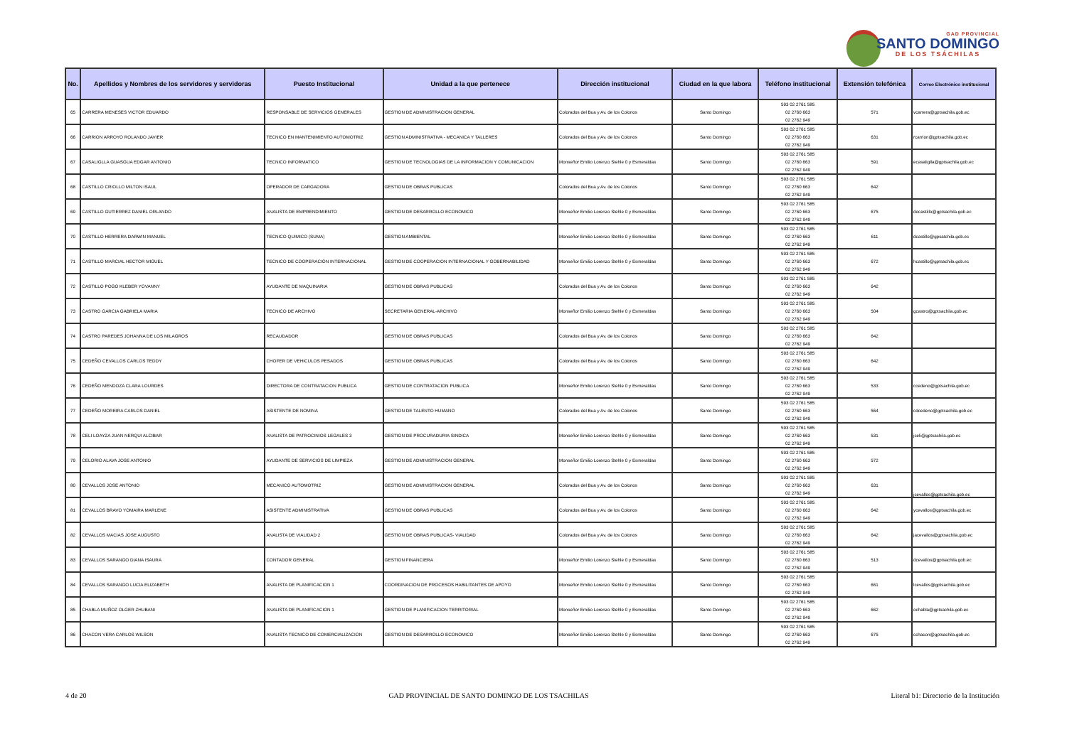GAD PROVINCIAL
SANTO DOMINGO
DE LOS TSÁCHILAS
| No. | Apellidos y Nombres de los servidores y servidoras | Puesto Institucional | Unidad a la que pertenece | Dirección institucional | Ciudad en la que labora | Teléfono institucional | Extensión telefónica | Correo Electrónico institucional |
| --- | --- | --- | --- | --- | --- | --- | --- | --- |
| 65 | CARRERA MENESES VICTOR EDUARDO | RESPONSABLE DE SERVICIOS GENERALES | GESTION DE ADMINISTRACION GENERAL | Colorados del Bua y Av. de los Colonos | Santo Domingo | 593 02 2761 585 02 2760 663 02 2762 949 | 571 | vcarrera@gptsachila.gob.ec |
| 66 | CARRION ARROYO ROLANDO JAVIER | TECNICO EN MANTENIMIENTO AUTOMOTRIZ | GESTION ADMINISTRATIVA - MECANICA Y TALLERES | Colorados del Bua y Av. de los Colonos | Santo Domingo | 593 02 2761 585 02 2760 663 02 2762 949 | 631 | rcarrion@gptsachila.gob.ec |
| 67 | CASALIGLLA GUASGUA EDGAR ANTONIO | TECNICO INFORMATICO | GESTION DE TECNOLOGIAS DE LA INFORMACION Y COMUNICACION | Monseñor Emilio Lorenzo Stehle 0 y Esmeraldas | Santo Domingo | 593 02 2761 585 02 2760 663 02 2762 949 | 591 | ecasaliglla@gptsachila.gob.ec |
| 68 | CASTILLO CRIOLLO MILTON ISAUL | OPERADOR DE CARGADORA | GESTION DE OBRAS PUBLICAS | Colorados del Bua y Av. de los Colonos | Santo Domingo | 593 02 2761 585 02 2760 663 02 2762 949 | 642 | |
| 69 | CASTILLO GUTIERREZ DANIEL ORLANDO | ANALISTA DE EMPRENDIMIENTO | GESTION DE DESARROLLO ECONOMICO | Monseñor Emilio Lorenzo Stehle 0 y Esmeraldas | Santo Domingo | 593 02 2761 585 02 2760 663 02 2762 949 | 675 | docastillo@gptsachila.gob.ec |
| 70 | CASTILLO HERRERA DARWIN MANUEL | TECNICO QUIMICO (SUMA) | GESTION AMBIENTAL | Monseñor Emilio Lorenzo Stehle 0 y Esmeraldas | Santo Domingo | 593 02 2761 585 02 2760 663 02 2762 949 | 611 | dcastillo@gpsatchila.gob.ec |
| 71 | CASTILLO MARCIAL HECTOR MIGUEL | TECNICO DE COOPERACIÓN INTERNACIONAL | GESTION DE COOPERACION INTERNACIONAL Y GOBERNABILIDAD | Monseñor Emilio Lorenzo Stehle 0 y Esmeraldas | Santo Domingo | 593 02 2761 585 02 2760 663 02 2762 949 | 672 | hcastillo@gptsachila.gob.ec |
| 72 | CASTILLO POGO KLEBER YOVANNY | AYUDANTE DE MAQUINARIA | GESTION DE OBRAS PUBLICAS | Colorados del Bua y Av. de los Colonos | Santo Domingo | 593 02 2761 585 02 2760 663 02 2762 949 | 642 | |
| 73 | CASTRO GARCIA GABRIELA MARIA | TECNICO DE ARCHIVO | SECRETARIA GENERAL-ARCHIVO | Monseñor Emilio Lorenzo Stehle 0 y Esmeraldas | Santo Domingo | 593 02 2761 585 02 2760 663 02 2762 949 | 504 | gcastro@gptsachila.gob.ec |
| 74 | CASTRO PAREDES JOHANNA DE LOS MILAGROS | RECAUDADOR | GESTION DE OBRAS PUBLICAS | Colorados del Bua y Av. de los Colonos | Santo Domingo | 593 02 2761 585 02 2760 663 02 2762 949 | 642 | |
| 75 | CEDEÑO CEVALLOS CARLOS TEDDY | CHOFER DE VEHICULOS PESADOS | GESTION DE OBRAS PUBLICAS | Colorados del Bua y Av. de los Colonos | Santo Domingo | 593 02 2761 585 02 2760 663 02 2762 949 | 642 | |
| 76 | CEDEÑO MENDOZA CLARA LOURDES | DIRECTORA DE CONTRATACION PUBLICA | GESTION DE CONTRATACION PUBLICA | Monseñor Emilio Lorenzo Stehle 0 y Esmeraldas | Santo Domingo | 593 02 2761 585 02 2760 663 02 2762 949 | 533 | ccedeno@gptsachila.gob.ec |
| 77 | CEDEÑO MOREIRA CARLOS DANIEL | ASISTENTE DE NOMINA | GESTION DE TALENTO HUMANO | Colorados del Bua y Av. de los Colonos | Santo Domingo | 593 02 2761 585 02 2760 663 02 2762 949 | 564 | cdcedeno@gptsachila.gob.ec |
| 78 | CELI LOAYZA JUAN NERQUI ALCIBAR | ANALISTA DE PATROCINIOS LEGALES 3 | GESTION DE PROCURADURIA SINDICA | Monseñor Emilio Lorenzo Stehle 0 y Esmeraldas | Santo Domingo | 593 02 2761 585 02 2760 663 02 2762 949 | 531 | jceli@gptsachila.gob.ec |
| 79 | CELORIO ALAVA JOSE ANTONIO | AYUDANTE DE SERVICIOS DE LIMPIEZA | GESTION DE ADMINISTRACION GENERAL | Monseñor Emilio Lorenzo Stehle 0 y Esmeraldas | Santo Domingo | 593 02 2761 585 02 2760 663 02 2762 949 | 572 | |
| 80 | CEVALLOS JOSE ANTONIO | MECANICO AUTOMOTRIZ | GESTION DE ADMINISTRACION GENERAL | Colorados del Bua y Av. de los Colonos | Santo Domingo | 593 02 2761 585 02 2760 663 02 2762 949 | 631 | jcevallos@gptsachila.gob.ec |
| 81 | CEVALLOS BRAVO YOMAIRA MARLENE | ASISTENTE ADMINISTRATIVA | GESTION DE OBRAS PUBLICAS | Colorados del Bua y Av. de los Colonos | Santo Domingo | 593 02 2761 585 02 2760 663 02 2762 949 | 642 | ycevallos@gptsachila.gob.ec |
| 82 | CEVALLOS MACIAS JOSE AUGUSTO | ANALISTA DE VIALIDAD 2 | GESTION DE OBRAS PUBLICAS- VIALIDAD | Colorados del Bua y Av. de los Colonos | Santo Domingo | 593 02 2761 585 02 2760 663 02 2762 949 | 642 | jacevallos@gptsachila.gob.ec |
| 83 | CEVALLOS SARANGO DIANA ISAURA | CONTADOR GENERAL | GESTION FINANCIERA | Monseñor Emilio Lorenzo Stehle 0 y Esmeraldas | Santo Domingo | 593 02 2761 585 02 2760 663 02 2762 949 | 513 | dcevallos@gptsachila.gob.ec |
| 84 | CEVALLOS SARANGO LUCIA ELIZABETH | ANALISTA DE PLANIFICACION 1 | COORDINACION DE PROCESOS HABILITANTES DE APOYO | Monseñor Emilio Lorenzo Stehle 0 y Esmeraldas | Santo Domingo | 593 02 2761 585 02 2760 663 02 2762 949 | 661 | lcevallos@gptsachila.gob.ec |
| 85 | CHABLA MUÑOZ OLGER ZHUBANI | ANALISTA DE PLANIFICACION 1 | GESTION DE PLANIFICACION TERRITORIAL | Monseñor Emilio Lorenzo Stehle 0 y Esmeraldas | Santo Domingo | 593 02 2761 585 02 2760 663 02 2762 949 | 662 | ochabla@gptsachila.gob.ec |
| 86 | CHACON VERA CARLOS WILSON | ANALISTA TECNICO DE COMERCIALIZACION | GESTION DE DESARROLLO ECONOMICO | Monseñor Emilio Lorenzo Stehle 0 y Esmeraldas | Santo Domingo | 593 02 2761 585 02 2760 663 02 2762 949 | 675 | cchacon@gptsachila.gob.ec |
4 de 20 GAD PROVINCIAL DE SANTO DOMINGO DE LOS TSACHILAS Literal b1: Directorio de la Institución